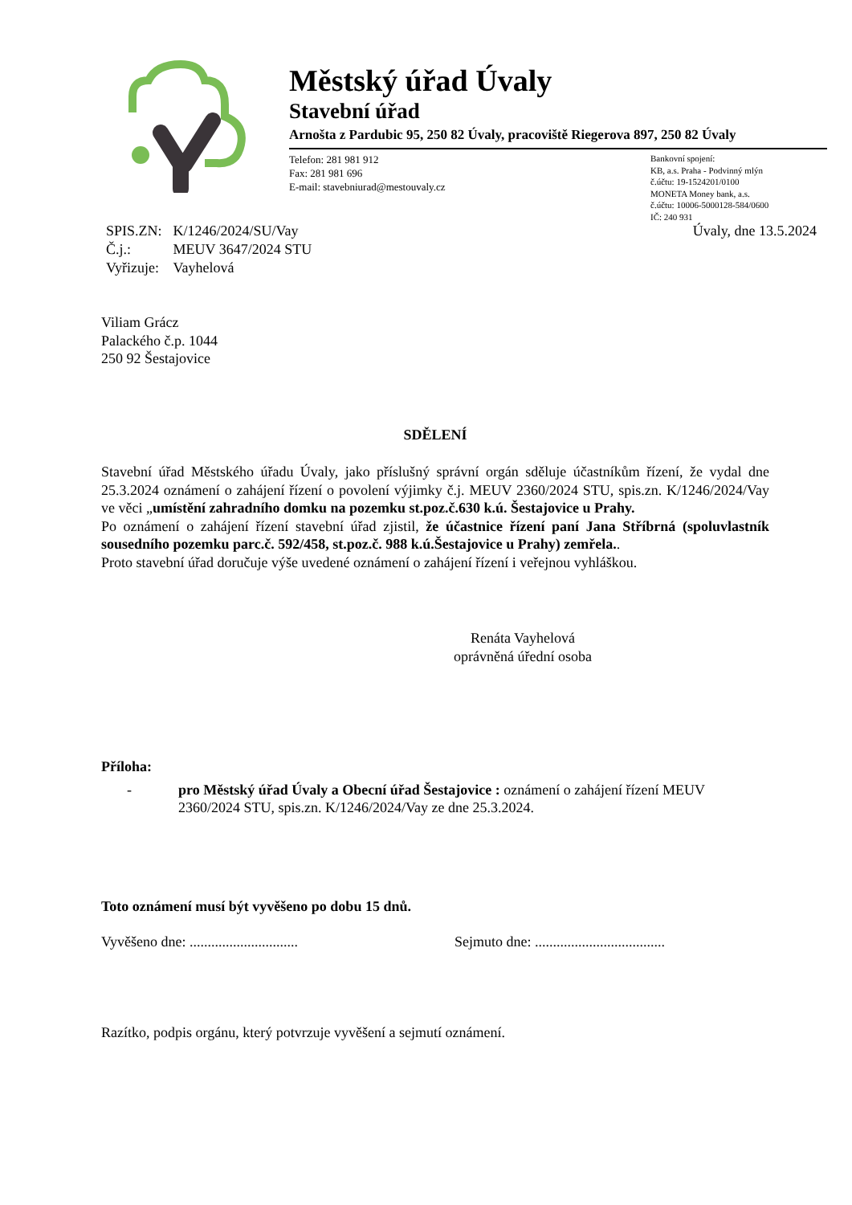Městský úřad Úvaly
Stavební úřad
Arnošta z Pardubic 95, 250 82 Úvaly, pracoviště Riegerova 897, 250 82 Úvaly
Telefon: 281 981 912
Fax: 281 981 696
E-mail: stavebniurad@mestouvaly.cz
Bankovní spojení:
KB, a.s. Praha - Podvinný mlýn
č.účtu: 19-1524201/0100
MONETA Money bank, a.s.
č.účtu: 10006-5000128-584/0600
IČ: 240 931
Úvaly, dne 13.5.2024
| SPIS.ZN: | K/1246/2024/SU/Vay |
| Č.j.: | MEUV 3647/2024 STU |
| Vyřizuje: | Vayhelová |
Viliam Grácz
Palackého č.p. 1044
250 92 Šestajovice
SDĚLENÍ
Stavební úřad Městského úřadu Úvaly, jako příslušný správní orgán sděluje účastníkům řízení, že vydal dne 25.3.2024 oznámení o zahájení řízení o povolení výjimky č.j. MEUV 2360/2024 STU, spis.zn. K/1246/2024/Vay ve věci „umístění zahradního domku na pozemku st.poz.č.630 k.ú. Šestajovice u Prahy.
Po oznámení o zahájení řízení stavební úřad zjistil, že účastnice řízení paní Jana Stříbrná (spoluvlastník sousedního pozemku parc.č. 592/458, st.poz.č. 988 k.ú.Šestajovice u Prahy) zemřela..
Proto stavební úřad doručuje výše uvedené oznámení o zahájení řízení i veřejnou vyhláškou.
Renáta Vayhelová
oprávněná úřední osoba
Příloha:
- pro Městský úřad Úvaly a Obecní úřad Šestajovice : oznámení o zahájení řízení MEUV 2360/2024 STU, spis.zn. K/1246/2024/Vay ze dne 25.3.2024.
Toto oznámení musí být vyvěšeno po dobu 15 dnů.
Vyvěšeno dne: .............................. Sejmuto dne: ....................................
Razítko, podpis orgánu, který potvrzuje vyvěšení a sejmutí oznámení.